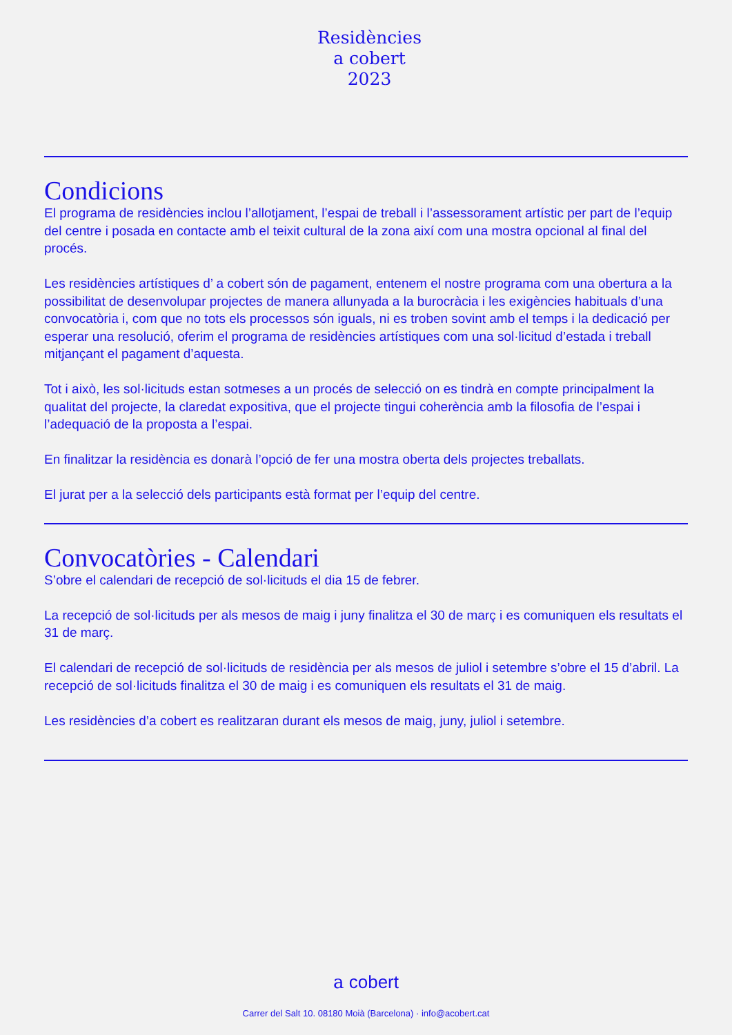Residències
a cobert
2023
Condicions
El programa de residències inclou l’allotjament, l’espai de treball i l’assessorament artístic per part de l’equip del centre i posada en contacte amb el teixit cultural de la zona així com una mostra opcional al final del procés.
Les residències artístiques d’ a cobert són de pagament, entenem el nostre programa com una obertura a la possibilitat de desenvolupar projectes de manera allunyada a la burocràcia i les exigències habituals d’una convocatòria i, com que no tots els processos són iguals, ni es troben sovint amb el temps i la dedicació per esperar una resolució, oferim el programa de residències artístiques com una sol·licitud d’estada i treball mitjançant el pagament d’aquesta.
Tot i això, les sol·licituds estan sotmeses a un procés de selecció on es tindrà en compte principalment la qualitat del projecte, la claredat expositiva, que el projecte tingui coherència amb la filosofia de l’espai i l’adequació de la proposta a l’espai.
En finalitzar la residència es donarà l’opció de fer una mostra oberta dels projectes treballats.
El jurat per a la selecció dels participants està format per l’equip del centre.
Convocatòries - Calendari
S’obre el calendari de recepció de sol·licituds el dia 15 de febrer.
La recepció de sol·licituds per als mesos de maig i juny finalitza el 30 de març i es comuniquen els resultats el 31 de març.
El calendari de recepció de sol·licituds de residència per als mesos de juliol i setembre s’obre el 15 d’abril. La recepció de sol·licituds finalitza el 30 de maig i es comuniquen els resultats el 31 de maig.
Les residències d’a cobert es realitzaran durant els mesos de maig, juny, juliol i setembre.
a cobert
Carrer del Salt 10. 08180 Moià (Barcelona) · info@acobert.cat